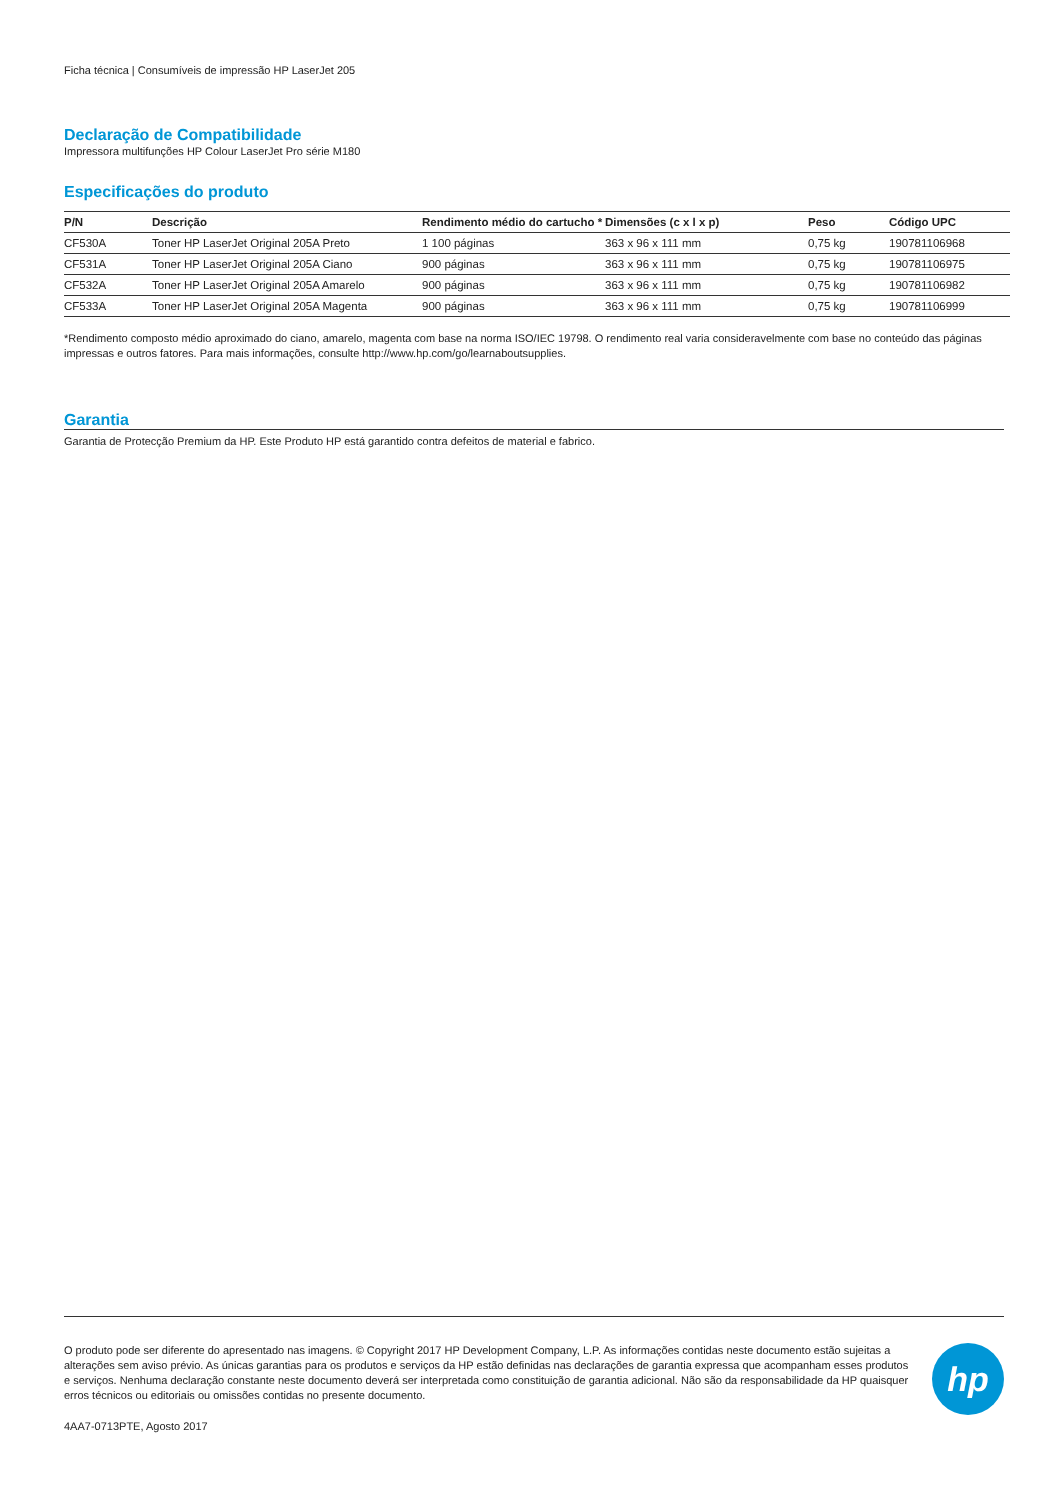Ficha técnica | Consumíveis de impressão HP LaserJet 205
Declaração de Compatibilidade
Impressora multifunções HP Colour LaserJet Pro série M180
Especificações do produto
| P/N | Descrição | Rendimento médio do cartucho * | Dimensões (c x l x p) | Peso | Código UPC |
| --- | --- | --- | --- | --- | --- |
| CF530A | Toner HP LaserJet Original 205A Preto | 1 100 páginas | 363 x 96 x 111 mm | 0,75 kg | 190781106968 |
| CF531A | Toner HP LaserJet Original 205A Ciano | 900 páginas | 363 x 96 x 111 mm | 0,75 kg | 190781106975 |
| CF532A | Toner HP LaserJet Original 205A Amarelo | 900 páginas | 363 x 96 x 111 mm | 0,75 kg | 190781106982 |
| CF533A | Toner HP LaserJet Original 205A Magenta | 900 páginas | 363 x 96 x 111 mm | 0,75 kg | 190781106999 |
*Rendimento composto médio aproximado do ciano, amarelo, magenta com base na norma ISO/IEC 19798. O rendimento real varia consideravelmente com base no conteúdo das páginas impressas e outros fatores. Para mais informações, consulte http://www.hp.com/go/learnaboutsupplies.
Garantia
Garantia de Protecção Premium da HP. Este Produto HP está garantido contra defeitos de material e fabrico.
O produto pode ser diferente do apresentado nas imagens. © Copyright 2017 HP Development Company, L.P. As informações contidas neste documento estão sujeitas a alterações sem aviso prévio. As únicas garantias para os produtos e serviços da HP estão definidas nas declarações de garantia expressa que acompanham esses produtos e serviços. Nenhuma declaração constante neste documento deverá ser interpretada como constituição de garantia adicional. Não são da responsabilidade da HP quaisquer erros técnicos ou editoriais ou omissões contidas no presente documento.
4AA7-0713PTE, Agosto 2017
hp